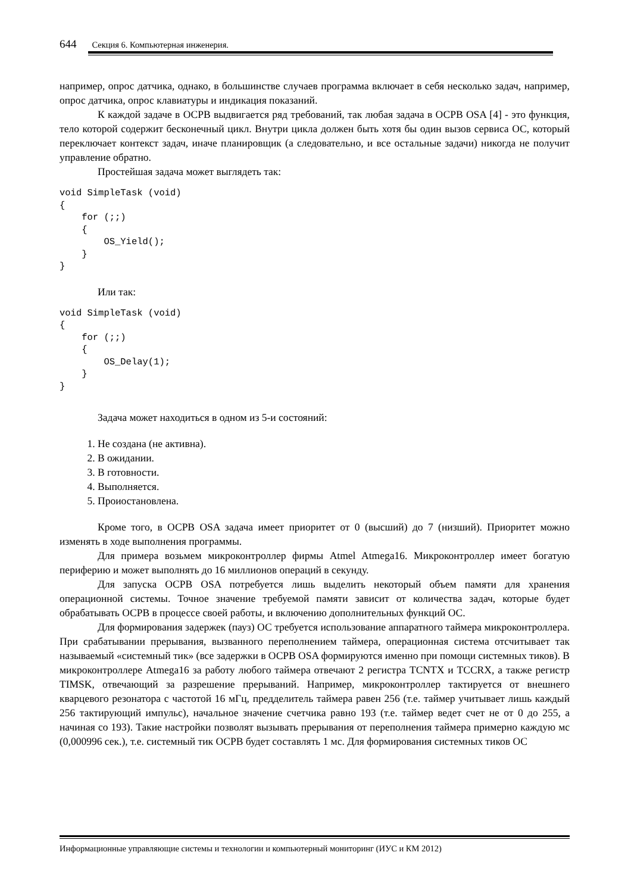644 Секция 6. Компьютерная инженерия.
например, опрос датчика, однако, в большинстве случаев программа включает в себя несколько задач, например, опрос датчика, опрос клавиатуры и индикация показаний.
К каждой задаче в ОСРВ выдвигается ряд требований, так любая задача в ОСРВ OSA [4] - это функция, тело которой содержит бесконечный цикл. Внутри цикла должен быть хотя бы один вызов сервиса ОС, который переключает контекст задач, иначе планировщик (а следовательно, и все остальные задачи) никогда не получит управление обратно.
Простейшая задача может выглядеть так:
void SimpleTask (void)
{
    for (;;)
    {
        OS_Yield();
    }
}
Или так:
void SimpleTask (void)
{
    for (;;)
    {
        OS_Delay(1);
    }
}
Задача может находиться в одном из 5-и состояний:
1. Не создана (не активна).
2. В ожидании.
3. В готовности.
4. Выполняется.
5. Проиостановлена.
Кроме того, в ОСРВ OSA задача имеет приоритет от 0 (высший) до 7 (низший). Приоритет можно изменять в ходе выполнения программы.
Для примера возьмем микроконтроллер фирмы Atmel Atmega16. Микроконтроллер имеет богатую периферию и может выполнять до 16 миллионов операций в секунду.
Для запуска ОСРВ OSA потребуется лишь выделить некоторый объем памяти для хранения операционной системы. Точное значение требуемой памяти зависит от количества задач, которые будет обрабатывать ОСРВ в процессе своей работы, и включению дополнительных функций ОС.
Для формирования задержек (пауз) ОС требуется использование аппаратного таймера микроконтроллера. При срабатывании прерывания, вызванного переполнением таймера, операционная система отсчитывает так называемый «системный тик» (все задержки в ОСРВ OSA формируются именно при помощи системных тиков). В микроконтроллере Atmega16 за работу любого таймера отвечают 2 регистра TCNTX и TCCRX, а также регистр TIMSK, отвечающий за разрешение прерываний. Например, микроконтроллер тактируется от внешнего кварцевого резонатора с частотой 16 мГц, предделитель таймера равен 256 (т.е. таймер учитывает лишь каждый 256 тактирующий импульс), начальное значение счетчика равно 193 (т.е. таймер ведет счет не от 0 до 255, а начиная со 193). Такие настройки позволят вызывать прерывания от переполнения таймера примерно каждую мс (0,000996 сек.), т.е. системный тик ОСРВ будет составлять 1 мс. Для формирования системных тиков ОС
Информационные управляющие системы и технологии и компьютерный мониторинг (ИУС и КМ 2012)